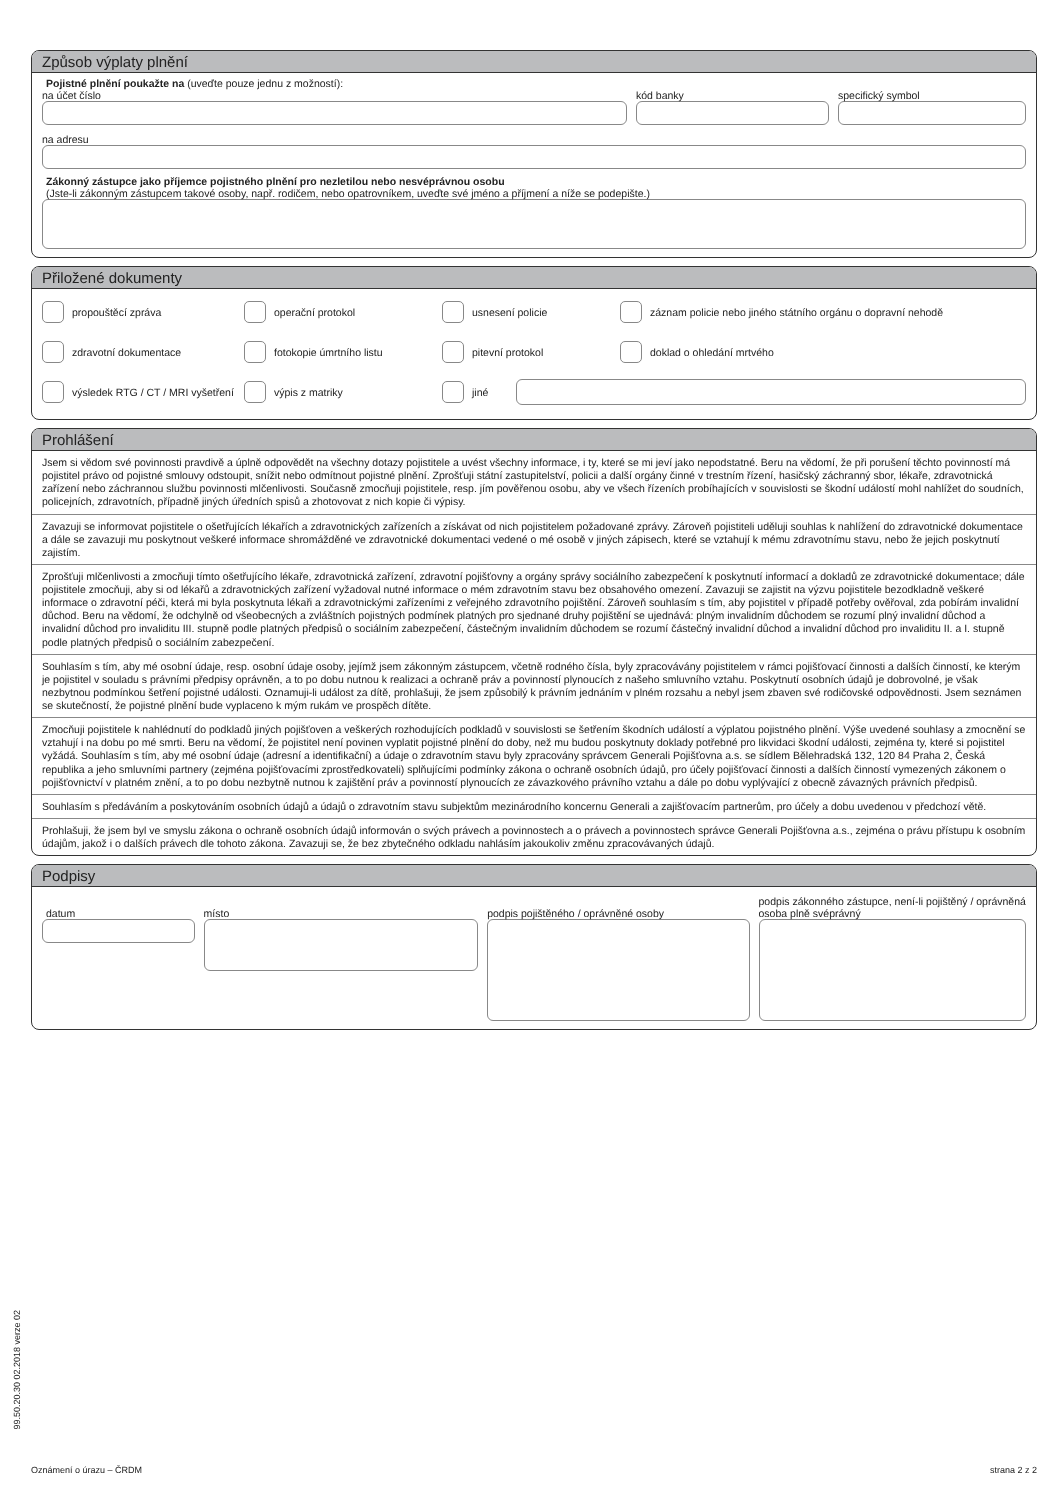Způsob výplaty plnění
Pojistné plnění poukažte na (uveďte pouze jednu z možností):
na účet číslo kód banky specifický symbol
na adresu
Zákonný zástupce jako příjemce pojistného plnění pro nezletilou nebo nesvéprávnou osobu
(Jste-li zákonným zástupcem takové osoby, např. rodičem, nebo opatrovníkem, uveďte své jméno a příjmení a níže se podepište.)
Přiložené dokumenty
propouštěcí zpráva
operační protokol
usnesení policie
záznam policie nebo jiného státního orgánu o dopravní nehodě
zdravotní dokumentace
fotokopie úmrtního listu
pitevní protokol
doklad o ohledání mrtvého
výsledek RTG / CT / MRI vyšetření
výpis z matriky
jiné
Prohlášení
Jsem si vědom své povinnosti pravdivě a úplně odpovědět na všechny dotazy pojistitele a uvést všechny informace, i ty, které se mi jeví jako nepodstatné. Beru na vědomí, že při porušení těchto povinností má pojistitel právo od pojistné smlouvy odstoupit, snížit nebo odmítnout pojistné plnění. Zprošťuji státní zastupitelství, policii a další orgány činné v trestním řízení, hasičský záchranný sbor, lékaře, zdravotnická zařízení nebo záchrannou službu povinnosti mlčenlivosti. Současně zmocňuji pojistitele, resp. jím pověřenou osobu, aby ve všech řízeních probíhajících v souvislosti se škodní událostí mohl nahlížet do soudních, policejních, zdravotních, případně jiných úředních spisů a zhotovovat z nich kopie či výpisy.
Zavazuji se informovat pojistitele o ošetřujících lékařích a zdravotnických zařízeních a získávat od nich pojistitelem požadované zprávy. Zároveň pojistiteli uděluji souhlas k nahlížení do zdravotnické dokumentace a dále se zavazuji mu poskytnout veškeré informace shromážděné ve zdravotnické dokumentaci vedené o mé osobě v jiných zápisech, které se vztahují k mému zdravotnímu stavu, nebo že jejich poskytnutí zajistím.
Zprošťuji mlčenlivosti a zmocňuji tímto ošetřujícího lékaře, zdravotnická zařízení, zdravotní pojišťovny a orgány správy sociálního zabezpečení k poskytnutí informací a dokladů ze zdravotnické dokumentace; dále pojistitele zmocňuji, aby si od lékařů a zdravotnických zařízení vyžadoval nutné informace o mém zdravotním stavu bez obsahového omezení. Zavazuji se zajistit na výzvu pojistitele bezodkladně veškeré informace o zdravotní péči, která mi byla poskytnuta lékaři a zdravotnickými zařízeními z veřejného zdravotního pojištění. Zároveň souhlasím s tím, aby pojistitel v případě potřeby ověřoval, zda pobírám invalidní důchod. Beru na vědomí, že odchylně od všeobecných a zvláštních pojistných podmínek platných pro sjednané druhy pojištění se ujednává: plným invalidním důchodem se rozumí plný invalidní důchod a invalidní důchod pro invaliditu III. stupně podle platných předpisů o sociálním zabezpečení, částečným invalidním důchodem se rozumí částečný invalidní důchod a invalidní důchod pro invaliditu II. a I. stupně podle platných předpisů o sociálním zabezpečení.
Souhlasím s tím, aby mé osobní údaje, resp. osobní údaje osoby, jejímž jsem zákonným zástupcem, včetně rodného čísla, byly zpracovávány pojistitelem v rámci pojišťovací činnosti a dalších činností, ke kterým je pojistitel v souladu s právními předpisy oprávněn, a to po dobu nutnou k realizaci a ochraně práv a povinností plynoucích z našeho smluvního vztahu. Poskytnutí osobních údajů je dobrovolné, je však nezbytnou podmínkou šetření pojistné události. Oznamuji-li událost za dítě, prohlašuji, že jsem způsobilý k právním jednáním v plném rozsahu a nebyl jsem zbaven své rodičovské odpovědnosti. Jsem seznámen se skutečností, že pojistné plnění bude vyplaceno k mým rukám ve prospěch dítěte.
Zmocňuji pojistitele k nahlédnutí do podkladů jiných pojišťoven a veškerých rozhodujících podkladů v souvislosti se šetřením škodních událostí a výplatou pojistného plnění. Výše uvedené souhlasy a zmocnění se vztahují i na dobu po mé smrti. Beru na vědomí, že pojistitel není povinen vyplatit pojistné plnění do doby, než mu budou poskytnuty doklady potřebné pro likvidaci škodní události, zejména ty, které si pojistitel vyžádá. Souhlasím s tím, aby mé osobní údaje (adresní a identifikační) a údaje o zdravotním stavu byly zpracovány správcem Generali Pojišťovna a.s. se sídlem Bělehradská 132, 120 84 Praha 2, Česká republika a jeho smluvními partnery (zejména pojišťovacími zprostředkovateli) splňujícími podmínky zákona o ochraně osobních údajů, pro účely pojišťovací činnosti a dalších činností vymezených zákonem o pojišťovnictví v platném znění, a to po dobu nezbytně nutnou k zajištění práv a povinností plynoucích ze závazkového právního vztahu a dále po dobu vyplývající z obecně závazných právních předpisů.
Souhlasím s předáváním a poskytováním osobních údajů a údajů o zdravotním stavu subjektům mezinárodního koncernu Generali a zajišťovacím partnerům, pro účely a dobu uvedenou v předchozí větě.
Prohlašuji, že jsem byl ve smyslu zákona o ochraně osobních údajů informován o svých právech a povinnostech a o právech a povinnostech správce Generali Pojišťovna a.s., zejména o právu přístupu k osobním údajům, jakož i o dalších právech dle tohoto zákona. Zavazuji se, že bez zbytečného odkladu nahlásím jakoukoliv změnu zpracovávaných údajů.
Podpisy
datum místo podpis pojištěného / oprávněné osoby
podpis zákonného zástupce, není-li pojištěný / oprávněná osoba plně svéprávný
99.50.20.30 02.2018 verze 02
Oznámení o úrazu – ČRDM strana 2 z 2